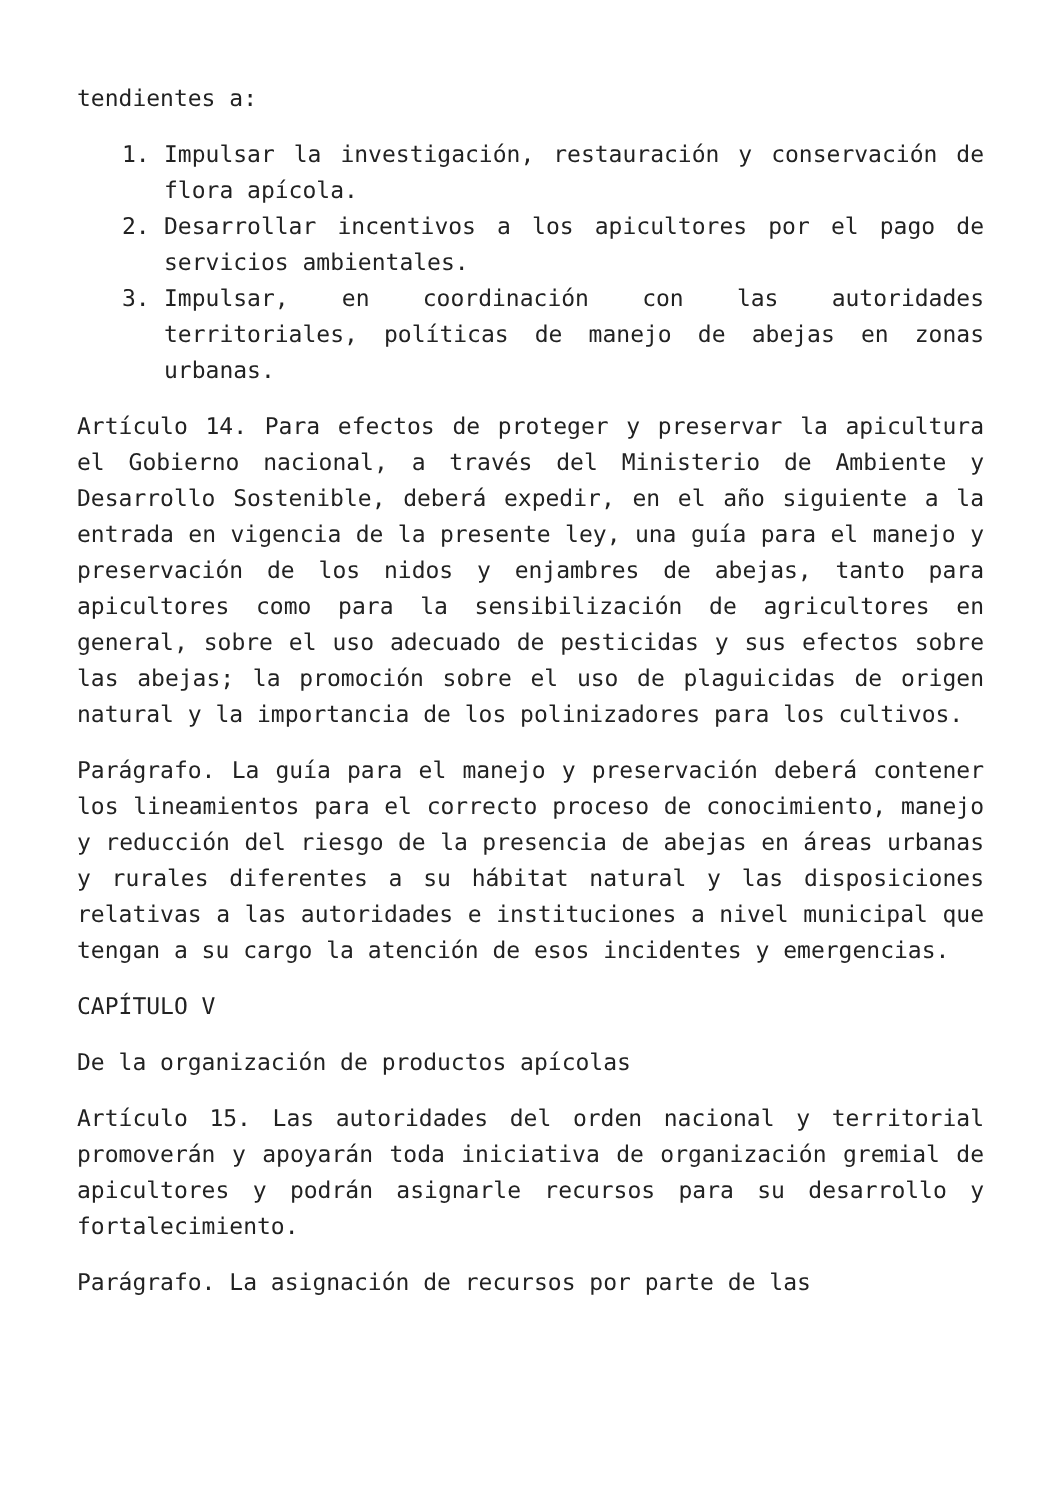tendientes a:
1. Impulsar la investigación, restauración y conservación de flora apícola.
2. Desarrollar incentivos a los apicultores por el pago de servicios ambientales.
3. Impulsar, en coordinación con las autoridades territoriales, políticas de manejo de abejas en zonas urbanas.
Artículo 14. Para efectos de proteger y preservar la apicultura el Gobierno nacional, a través del Ministerio de Ambiente y Desarrollo Sostenible, deberá expedir, en el año siguiente a la entrada en vigencia de la presente ley, una guía para el manejo y preservación de los nidos y enjambres de abejas, tanto para apicultores como para la sensibilización de agricultores en general, sobre el uso adecuado de pesticidas y sus efectos sobre las abejas; la promoción sobre el uso de plaguicidas de origen natural y la importancia de los polinizadores para los cultivos.
Parágrafo. La guía para el manejo y preservación deberá contener los lineamientos para el correcto proceso de conocimiento, manejo y reducción del riesgo de la presencia de abejas en áreas urbanas y rurales diferentes a su hábitat natural y las disposiciones relativas a las autoridades e instituciones a nivel municipal que tengan a su cargo la atención de esos incidentes y emergencias.
CAPÍTULO V
De la organización de productos apícolas
Artículo 15. Las autoridades del orden nacional y territorial promoverán y apoyarán toda iniciativa de organización gremial de apicultores y podrán asignarle recursos para su desarrollo y fortalecimiento.
Parágrafo. La asignación de recursos por parte de las